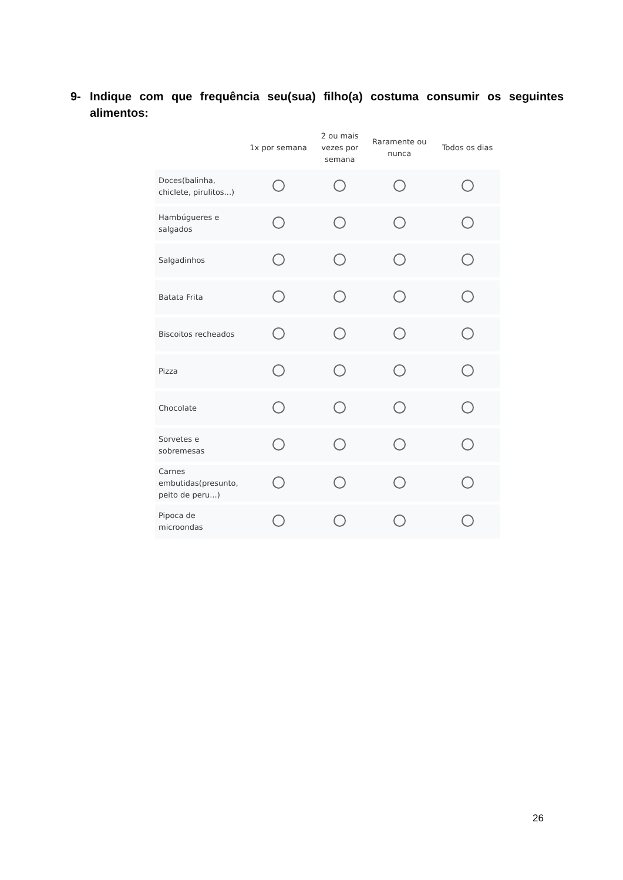9- Indique com que frequência seu(sua) filho(a) costuma consumir os seguintes alimentos:
| | 1x por semana | 2 ou mais vezes por semana | Raramente ou nunca | Todos os dias |
| --- | --- | --- | --- | --- |
| Doces(balinha, chiclete, pirulitos...) | | | | |
| Hambúgueres e salgados | | | | |
| Salgadinhos | | | | |
| Batata Frita | | | | |
| Biscoitos recheados | | | | |
| Pizza | | | | |
| Chocolate | | | | |
| Sorvetes e sobremesas | | | | |
| Carnes embutidas(presunto, peito de peru...) | | | | |
| Pipoca de microondas | | | | |
26